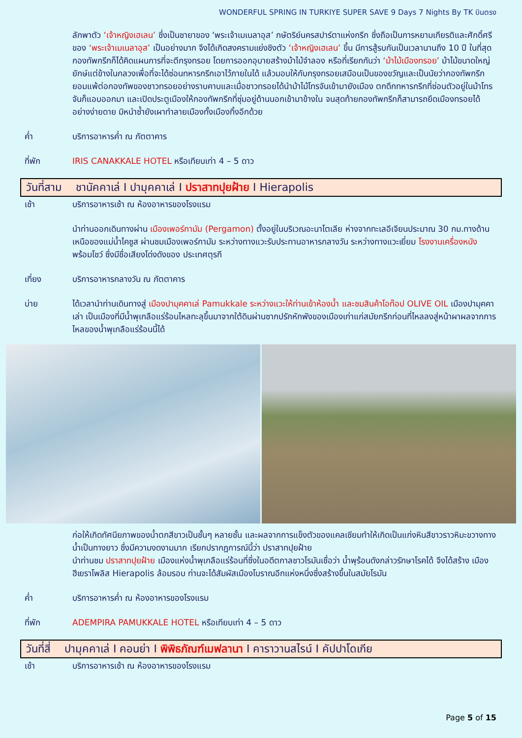WONDERFUL SPRING IN TURKIYE SUPER SAVE 9 Days 7 Nights By TK บินตรง
ลักพาตัว ‘เจ้าหญิงเฮเลน’ ซึ่งเป็นชายาของ ‘พระเจ้าเมเนลาอุส’ กษัตริย์นครสปาร์ตาแห่งกรีก ซึ่งถือเป็นการหยามเกียรติและศักดิ์ศรีของ ‘พระเจ้าเมเนลาอุส’ เป็นอย่างมาก จึงได้เกิดสงครามแย่งชิงตัว ‘เจ้าหญิงเฮเลน’ ขึ้น มีการสู้รบกันเป็นเวลานานถึง 10 ปี ในที่สุดกองทัพกรีกก็ได้คิดแผนการที่จะตีกรุงทรอย โดยการออกอุบายสร้างม้าไม้จำลอง หรือที่เรียกกันว่า ‘ม้าไม้เมืองทรอย’ ม้าไม้ขนาดใหญ่ยักษ์แต่ข้างในกลวงเพื่อที่จะได้ซ่อนทหารกรีกเอาไว้ภายในได้ แล้วมอบให้กับกรุงทรอยเสมือนเป็นของขวัญและเป็นนัยว่ากองทัพกรีกยอมแพ้ต่อกองทัพของชาวทรอยอย่างราบคาบและเมื่อชาวทรอยได้นำม้าไม้โทรจันเข้ามายังเมือง ตกดึกทหารกรีกที่ซ่อนตัวอยู่ในม้าโทรจันก็แอบออกมา และเปิดประตูเมืองให้กองทัพกรีกที่ซุ่มอยู่ด้านนอกเข้ามาข้างใน จนสุดท้ายกองทัพกรีกก็สามารถยึดเมืองทรอยได้อย่างง่ายดาย มิหนำซ้ำยังเผาทำลายเมืองทั้งเมืองทิ้งอีกด้วย
ค่ำ บริการอาหารค่ำ ณ ภัตตาคาร
ที่พัก IRIS CANAKKALE HOTEL หรือเทียบเท่า 4 – 5 ดาว
วันที่สาม ชานัคคาเล่ I ปามุคคาเล่ I ปราสาทปุยฝ้าย I Hierapolis
เช้า บริการอาหารเช้า ณ ห้องอาหารของโรงแรม
นำท่านออกเดินทางผ่าน เมืองเพอร์กามัม (Pergamon) ตั้งอยู่ในบริเวณอะนาโตเลีย ห่างจากทะเลอีเจียนประมาณ 30 กม.ทางด้านเหนือของแม่น้ำไคซูส ผ่านชมเมืองเพอร์กามัม ระหว่างทางแวะรับประทานอาหารกลางวัน ระหว่างทางแวะเยี่ยม โรงงานเครื่องหนัง พร้อมโชว์ ซึ่งมีชื่อเสียงโด่งดังของ ประเทศตุรกี
เที่ยง บริการอาหารกลางวัน ณ ภัตตาคาร
บ่าย ได้เวลานำท่านเดินทางสู่ เมืองปามุคคาเล่ Pamukkale ระหว่างแวะให้ท่านเข้าห้องน้ำ และชมสินค้าโอท๊อป OLIVE OIL เมืองปามุคคาเล่า เป็นเมืองที่มีน้ำพุเกลือแร่ร้อนไหลทะลุขึ้นมาจากใต้ดินผ่านซากปรักหักพังของเมืองเก่าแก่สมัยกรีกก่อนที่ไหลลงสู่หน้าผาผลจากการไหลของน้ำพุเกลือแร่ร้อนนี้ได้
ก่อให้เกิดทัศนียภาพของน้ำตกสีขาวเป็นชั้นๆ หลายชั้น และผลจากการแข็งตัวของแคลเซียมทำให้เกิดเป็นแก่งหินสีขาวราวหิมะขวางทางน้ำเป็นทางยาว ซึ่งมีความงดงามมาก เรียกปรากฏการณ์นี้ว่า ปราสาทปุยฝ้าย
นำท่านชม ปราสาทปุยฝ้าย เมืองแห่งน้ำพุเกลือแร่ร้อนที่ซึ่งในอดีตกาลชาวโรมันเชื่อว่า น้ำพุร้อนดังกล่าวรักษาโรคได้ จึงได้สร้าง เมืองฮีเยราโพลิส Hierapolis ล้อมรอบ ท่านจะได้สัมผัสเมืองโบราณอีกแห่งหนึ่งซึ่งสร้างขึ้นในสมัยโรมัน
ค่ำ บริการอาหารค่ำ ณ ห้องอาหารของโรงแรม
ที่พัก ADEMPIRA PAMUKKALE HOTEL หรือเทียบเท่า 4 – 5 ดาว
วันที่สี่ ปามุคคาเล่ I คอนย่า I พิพิธภัณฑ์เมฟลานา I คาราวานสไรน์ I คัปปาโดเกีย
เช้า บริการอาหารเช้า ณ ห้องอาหารของโรงแรม
Page 5 of 15